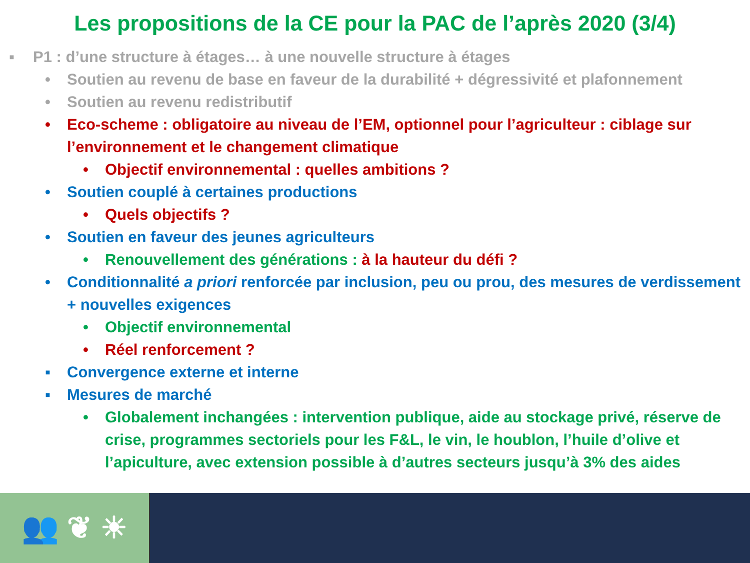Les propositions de la CE pour la PAC de l’après 2020 (3/4)
▪ P1 : d’une structure à étages… à une nouvelle structure à étages
• Soutien au revenu de base en faveur de la durabilité + dégressivité et plafonnement
• Soutien au revenu redistributif
• Eco-scheme : obligatoire au niveau de l’EM, optionnel pour l’agriculteur : ciblage sur l’environnement et le changement climatique
• Objectif environnemental : quelles ambitions ?
• Soutien couplé à certaines productions
• Quels objectifs ?
• Soutien en faveur des jeunes agriculteurs
• Renouvellement des générations : à la hauteur du défi ?
• Conditionnalité a priori renforcée par inclusion, peu ou prou, des mesures de verdissement + nouvelles exigences
• Objectif environnemental
• Réel renforcement ?
▪ Convergence externe et interne
▪ Mesures de marché
• Globalement inchangées : intervention publique, aide au stockage privé, réserve de crise, programmes sectoriels pour les F&L, le vin, le houblon, l’huile d’olive et l’apiculture, avec extension possible à d’autres secteurs jusqu’à 3% des aides
👥 ❦ ☀